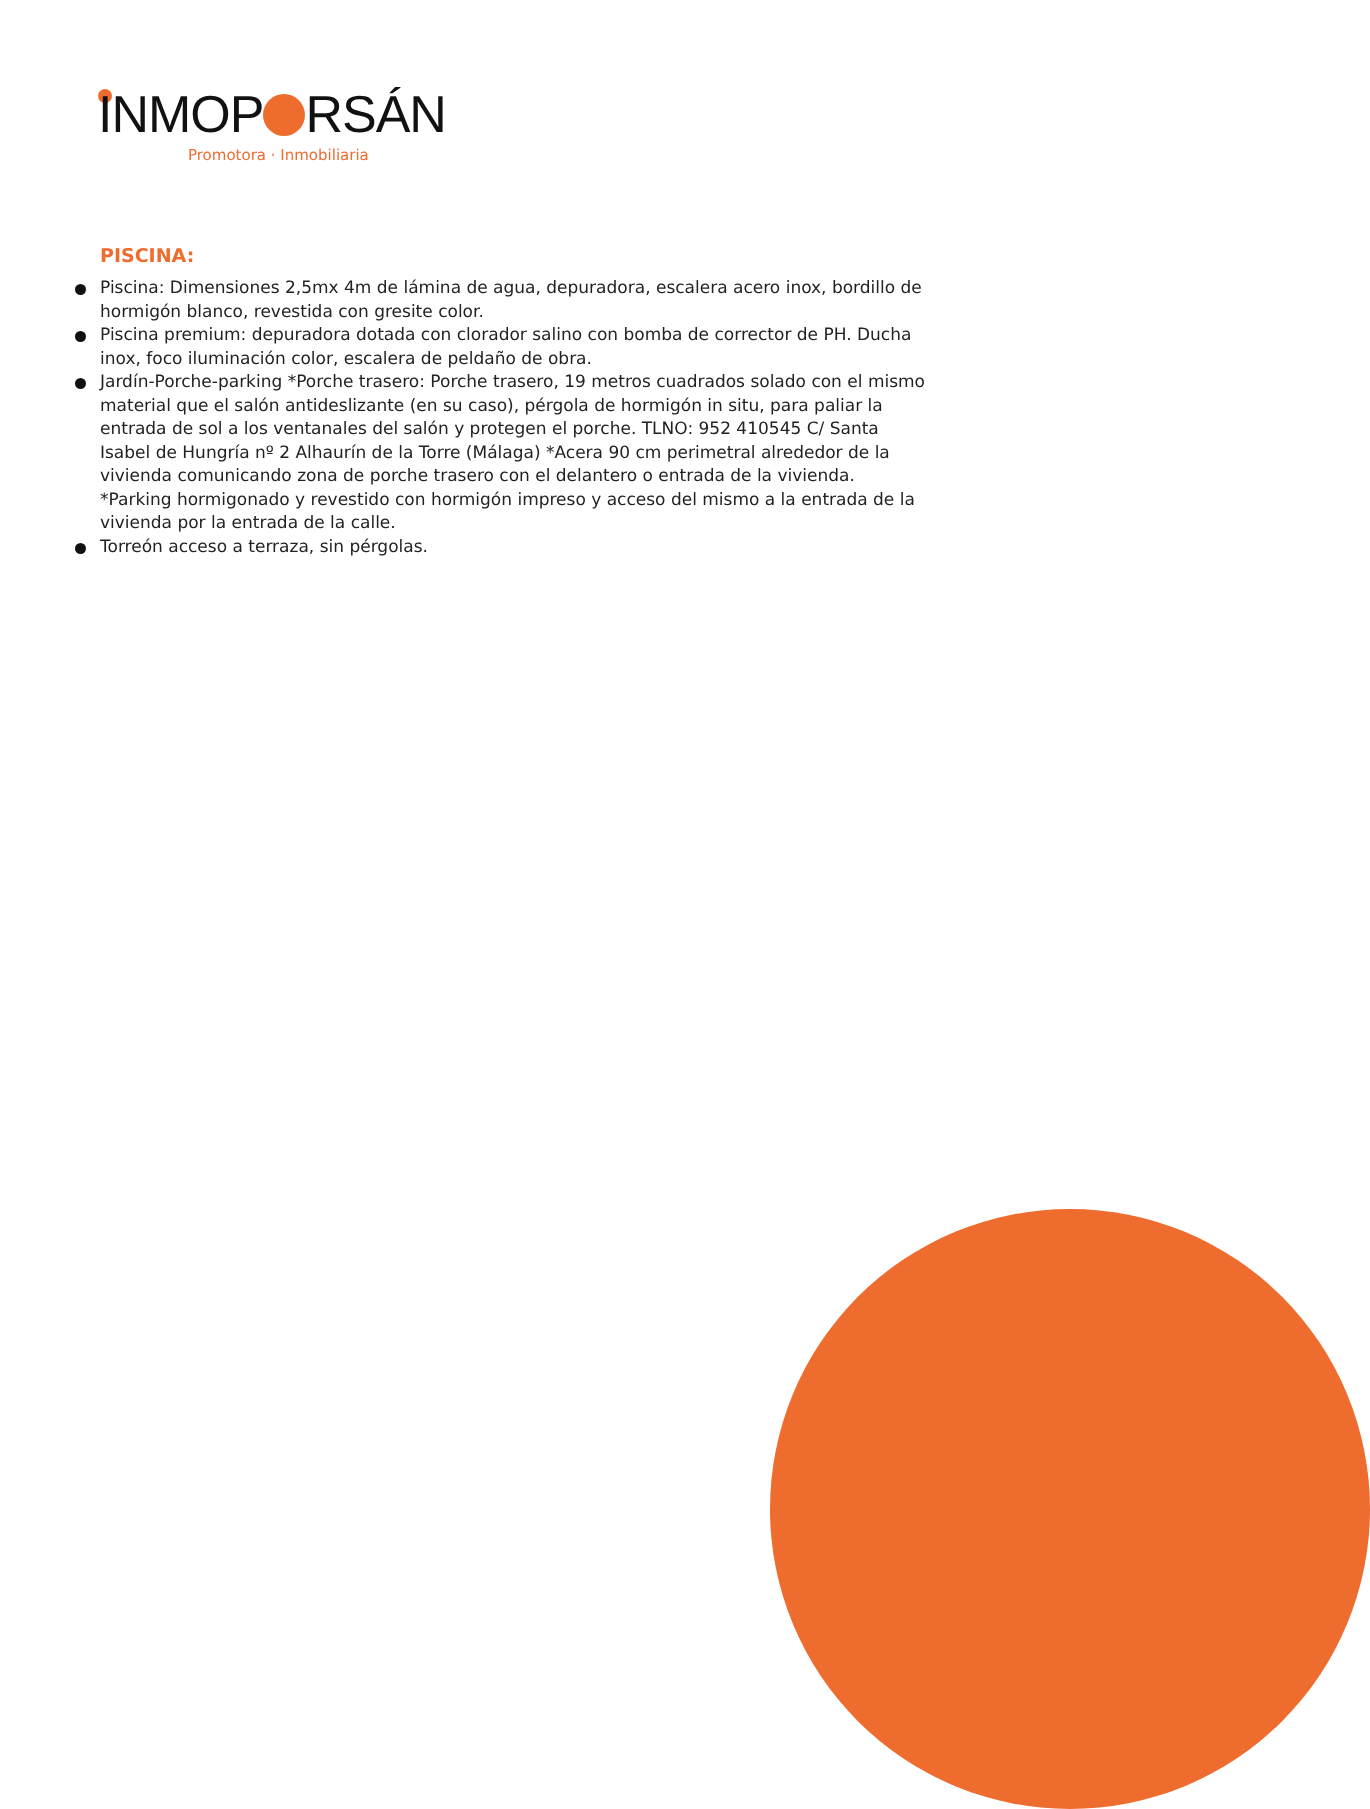INMOP RSÁN
Promotora · Inmobiliaria
PISCINA:
Piscina: Dimensiones 2,5mx 4m de lámina de agua, depuradora, escalera acero inox, bordillo de hormigón blanco, revestida con gresite color.
Piscina premium: depuradora dotada con clorador salino con bomba de corrector de PH. Ducha inox, foco iluminación color, escalera de peldaño de obra.
Jardín-Porche-parking *Porche trasero: Porche trasero, 19 metros cuadrados solado con el mismo material que el salón antideslizante (en su caso), pérgola de hormigón in situ, para paliar la entrada de sol a los ventanales del salón y protegen el porche. TLNO: 952 410545 C/ Santa Isabel de Hungría nº 2 Alhaurín de la Torre (Málaga) *Acera 90 cm perimetral alrededor de la vivienda comunicando zona de porche trasero con el delantero o entrada de la vivienda. *Parking hormigonado y revestido con hormigón impreso y acceso del mismo a la entrada de la vivienda por la entrada de la calle.
Torreón acceso a terraza, sin pérgolas.